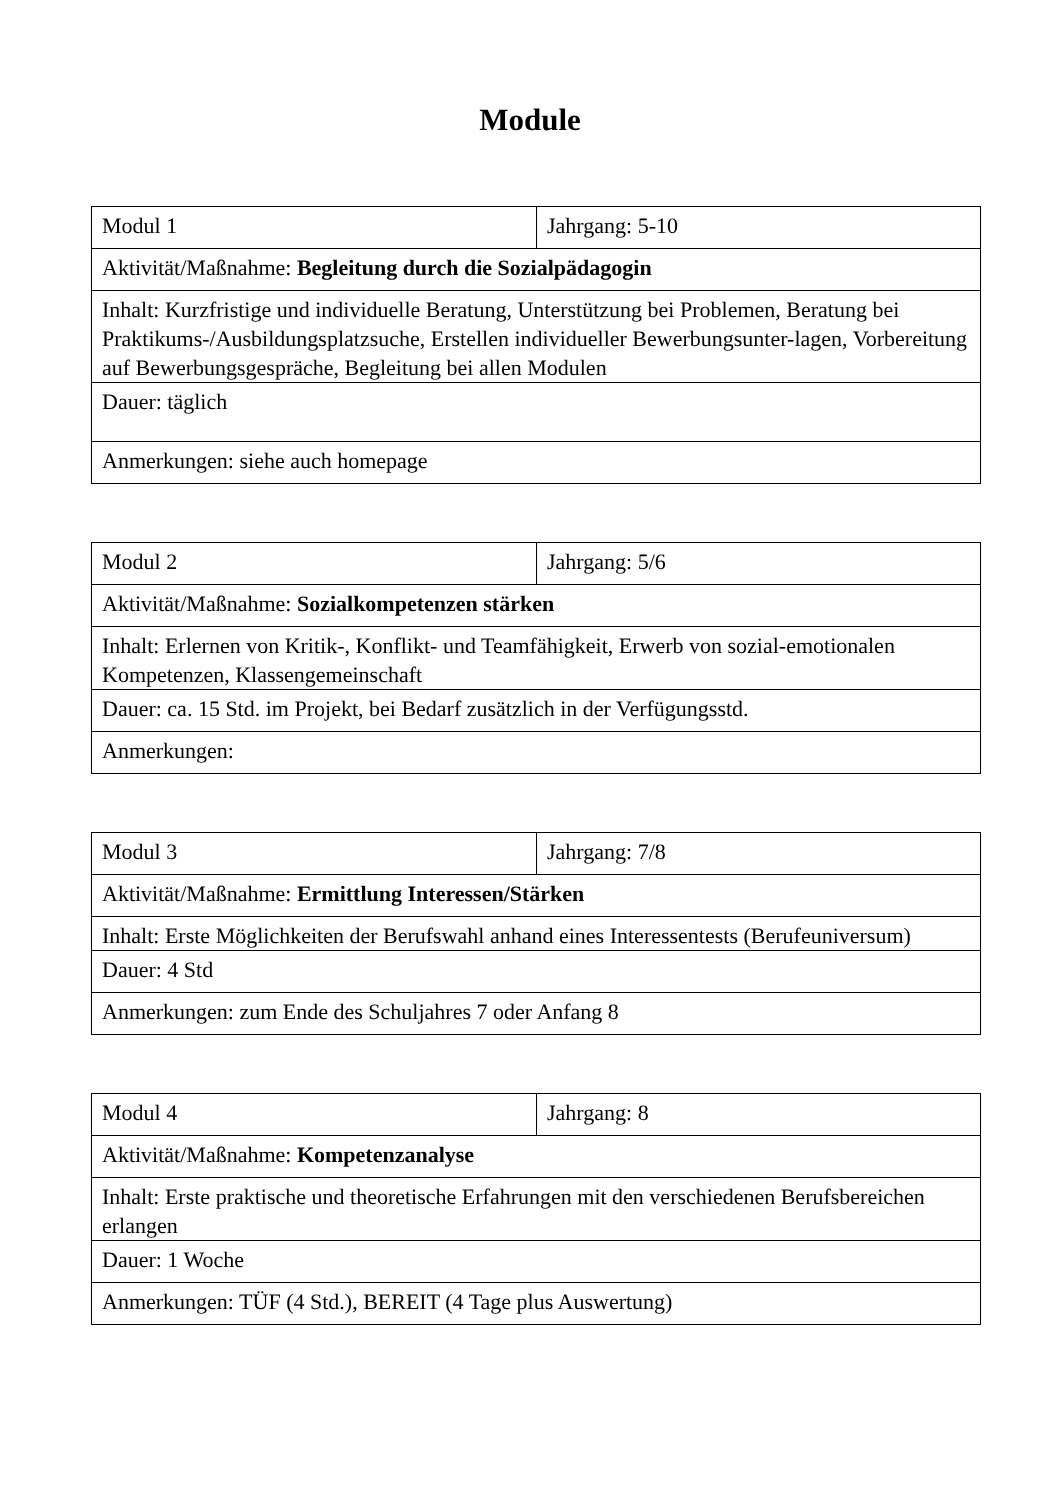Module
| Modul 1 | Jahrgang: 5-10 |
| Aktivität/Maßnahme: Begleitung durch die Sozialpädagogin | |
| Inhalt: Kurzfristige und individuelle Beratung, Unterstützung bei Problemen, Beratung bei Praktikums-/Ausbildungsplatzsuche, Erstellen individueller Bewerbungsunter-lagen, Vorbereitung auf Bewerbungsgespräche, Begleitung bei allen Modulen | |
| Dauer: täglich | |
| Anmerkungen: siehe auch homepage | |
| Modul 2 | Jahrgang: 5/6 |
| Aktivität/Maßnahme: Sozialkompetenzen stärken | |
| Inhalt: Erlernen von Kritik-, Konflikt- und Teamfähigkeit, Erwerb von sozial-emotionalen Kompetenzen, Klassengemeinschaft | |
| Dauer: ca. 15 Std. im Projekt, bei Bedarf zusätzlich in der Verfügungsstd. | |
| Anmerkungen: | |
| Modul 3 | Jahrgang: 7/8 |
| Aktivität/Maßnahme: Ermittlung Interessen/Stärken | |
| Inhalt: Erste Möglichkeiten der Berufswahl anhand eines Interessentests (Berufeuniversum) | |
| Dauer: 4 Std | |
| Anmerkungen: zum Ende des Schuljahres 7 oder Anfang 8 | |
| Modul 4 | Jahrgang: 8 |
| Aktivität/Maßnahme: Kompetenzanalyse | |
| Inhalt: Erste praktische und theoretische Erfahrungen mit den verschiedenen Berufsbereichen erlangen | |
| Dauer: 1 Woche | |
| Anmerkungen: TÜF (4 Std.), BEREIT (4 Tage plus Auswertung) | |